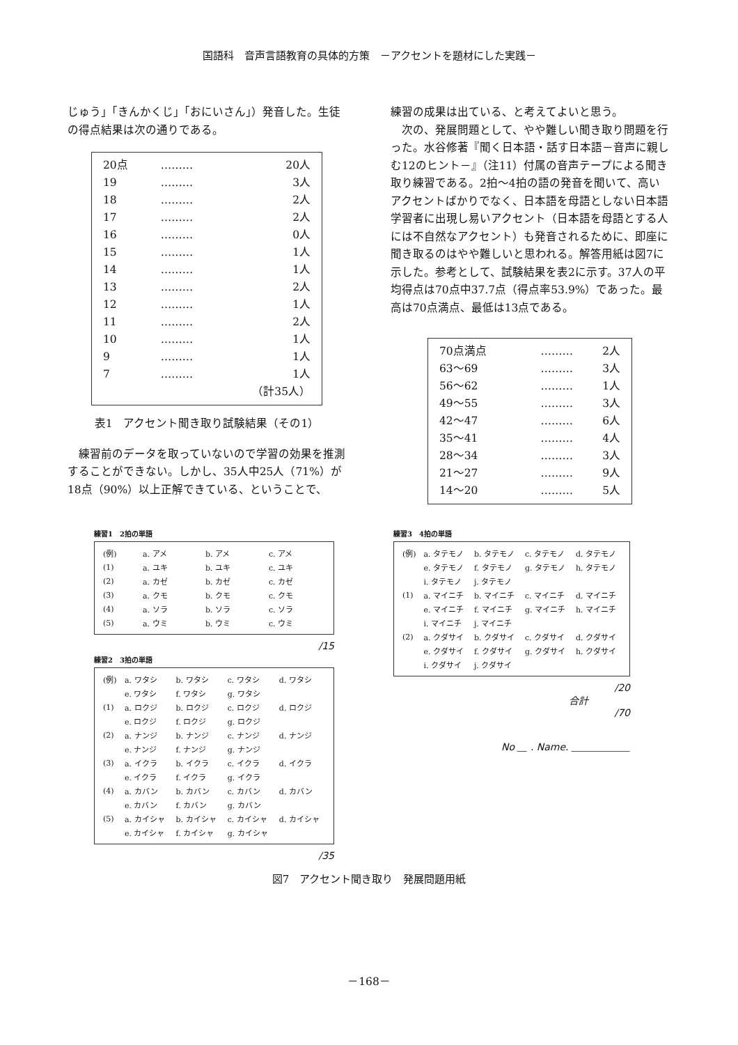国語科　音声言語教育の具体的方策　－アクセントを題材にした実践－
じゅう」「きんかくじ」「おにいさん」）発音した。生徒の得点結果は次の通りである。
| 20点 | ……… | 20人 |
| 19 | ……… | 3人 |
| 18 | ……… | 2人 |
| 17 | ……… | 2人 |
| 16 | ……… | 0人 |
| 15 | ……… | 1人 |
| 14 | ……… | 1人 |
| 13 | ……… | 2人 |
| 12 | ……… | 1人 |
| 11 | ……… | 2人 |
| 10 | ……… | 1人 |
| 9 | ……… | 1人 |
| 7 | ……… | 1人 |
| | | （計35人） |
表1　アクセント聞き取り試験結果（その1）
　練習前のデータを取っていないので学習の効果を推測することができない。しかし、35人中25人（71%）が18点（90%）以上正解できている、ということで、
練習の成果は出ている、と考えてよいと思う。
　次の、発展問題として、やや難しい聞き取り問題を行った。水谷修著『聞く日本語・話す日本語－音声に親しむ12のヒント－』（注11）付属の音声テープによる聞き取り練習である。2拍～4拍の語の発音を聞いて、高いアクセントばかりでなく、日本語を母語としない日本語学習者に出現し易いアクセント（日本語を母語とする人には不自然なアクセント）も発音されるために、即座に聞き取るのはやや難しいと思われる。解答用紙は図7に示した。参考として、試験結果を表2に示す。37人の平均得点は70点中37.7点（得点率53.9%）であった。最高は70点満点、最低は13点である。
| 70点満点 | ……… | 2人 |
| 63～69 | ……… | 3人 |
| 56～62 | ……… | 1人 |
| 49～55 | ……… | 3人 |
| 42～47 | ……… | 6人 |
| 35～41 | ……… | 4人 |
| 28～34 | ……… | 3人 |
| 21～27 | ……… | 9人 |
| 14～20 | ……… | 5人 |
練習1　2拍の単語
| (例) | a. アメ | b. アメ | c. アメ |
| (1) | a. ユキ | b. ユキ | c. ユキ |
| (2) | a. カゼ | b. カゼ | c. カゼ |
| (3) | a. クモ | b. クモ | c. クモ |
| (4) | a. ソラ | b. ソラ | c. ソラ |
| (5) | a. ウミ | b. ウミ | c. ウミ |
/15
練習2　3拍の単語
| (例) | a. ワタシ | b. ワタシ | c. ワタシ | d. ワタシ |
| | e. ワタシ | f. ワタシ | g. ワタシ | |
| (1) | a. ロクジ | b. ロクジ | c. ロクジ | d. ロクジ |
| | e. ロクジ | f. ロクジ | g. ロクジ | |
| (2) | a. ナンジ | b. ナンジ | c. ナンジ | d. ナンジ |
| | e. ナンジ | f. ナンジ | g. ナンジ | |
| (3) | a. イクラ | b. イクラ | c. イクラ | d. イクラ |
| | e. イクラ | f. イクラ | g. イクラ | |
| (4) | a. カバン | b. カバン | c. カバン | d. カバン |
| | e. カバン | f. カバン | g. カバン | |
| (5) | a. カイシャ | b. カイシャ | c. カイシャ | d. カイシャ |
| | e. カイシャ | f. カイシャ | g. カイシャ | |
/35
練習3　4拍の単語
| (例) | a. タテモノ | b. タテモノ | c. タテモノ | d. タテモノ |
| | e. タテモノ | f. タテモノ | g. タテモノ | h. タテモノ |
| | i. タテモノ | j. タテモノ | | |
| (1) | a. マイニチ | b. マイニチ | c. マイニチ | d. マイニチ |
| | e. マイニチ | f. マイニチ | g. マイニチ | h. マイニチ |
| | i. マイニチ | j. マイニチ | | |
| (2) | a. クダサイ | b. クダサイ | c. クダサイ | d. クダサイ |
| | e. クダサイ | f. クダサイ | g. クダサイ | h. クダサイ |
| | i. クダサイ | j. クダサイ | | |
/20
合計
/70
No ＿ . Name. ＿＿＿＿＿＿
図7　アクセント聞き取り　発展問題用紙
－168－